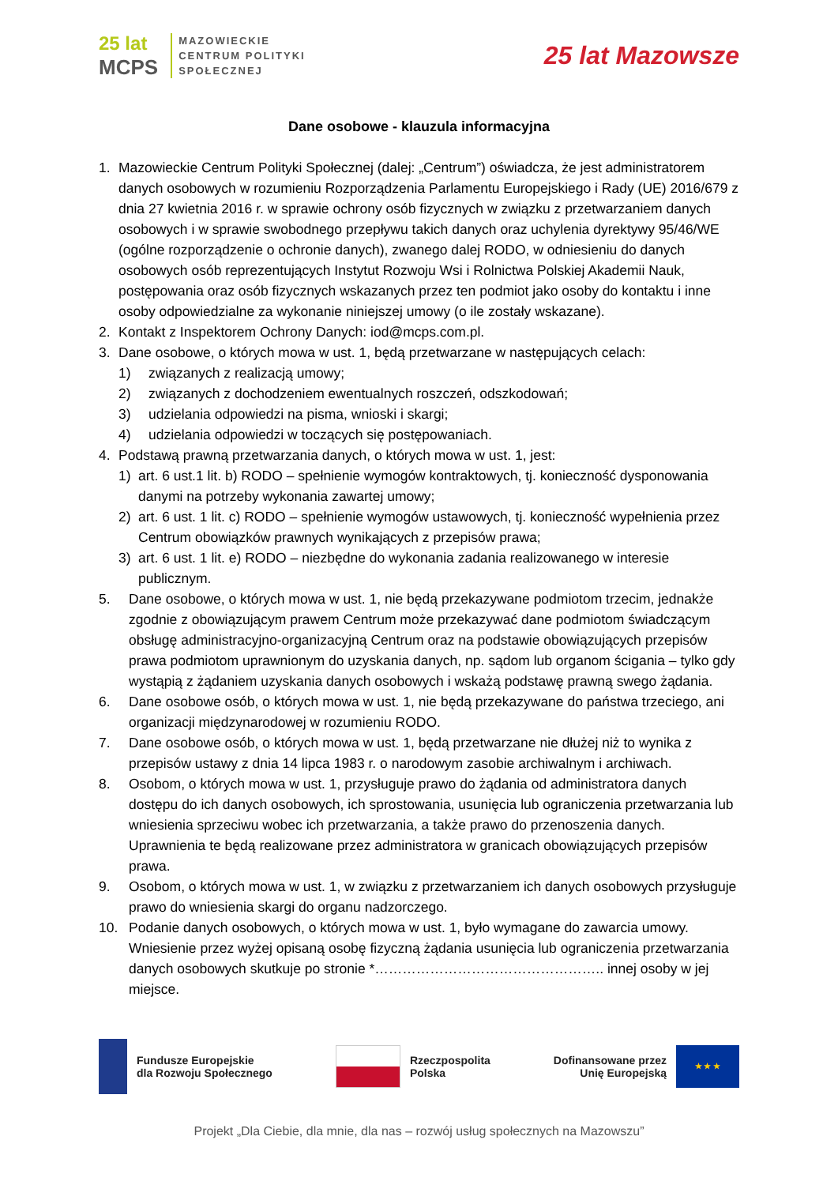25 lat
MCPS
MAZOWIECKIE
CENTRUM POLITYKI
SPOŁECZNEJ
25 lat Mazowsze
Dane osobowe - klauzula informacyjna
1. Mazowieckie Centrum Polityki Społecznej (dalej: „Centrum”) oświadcza, że jest administratorem danych osobowych w rozumieniu Rozporządzenia Parlamentu Europejskiego i Rady (UE) 2016/679 z dnia 27 kwietnia 2016 r. w sprawie ochrony osób fizycznych w związku z przetwarzaniem danych osobowych i w sprawie swobodnego przepływu takich danych oraz uchylenia dyrektywy 95/46/WE (ogólne rozporządzenie o ochronie danych), zwanego dalej RODO, w odniesieniu do danych osobowych osób reprezentujących Instytut Rozwoju Wsi i Rolnictwa Polskiej Akademii Nauk, postępowania oraz osób fizycznych wskazanych przez ten podmiot jako osoby do kontaktu i inne osoby odpowiedzialne za wykonanie niniejszej umowy (o ile zostały wskazane).
2. Kontakt z Inspektorem Ochrony Danych: iod@mcps.com.pl.
3. Dane osobowe, o których mowa w ust. 1, będą przetwarzane w następujących celach:
1) związanych z realizacją umowy;
2) związanych z dochodzeniem ewentualnych roszczeń, odszkodowań;
3) udzielania odpowiedzi na pisma, wnioski i skargi;
4) udzielania odpowiedzi w toczących się postępowaniach.
4. Podstawą prawną przetwarzania danych, o których mowa w ust. 1, jest:
1) art. 6 ust.1 lit. b) RODO – spełnienie wymogów kontraktowych, tj. konieczność dysponowania danymi na potrzeby wykonania zawartej umowy;
2) art. 6 ust. 1 lit. c) RODO – spełnienie wymogów ustawowych, tj. konieczność wypełnienia przez Centrum obowiązków prawnych wynikających z przepisów prawa;
3) art. 6 ust. 1 lit. e) RODO – niezbędne do wykonania zadania realizowanego w interesie publicznym.
5. Dane osobowe, o których mowa w ust. 1, nie będą przekazywane podmiotom trzecim, jednakże zgodnie z obowiązującym prawem Centrum może przekazywać dane podmiotom świadczącym obsługę administracyjno-organizacyjną Centrum oraz na podstawie obowiązujących przepisów prawa podmiotom uprawnionym do uzyskania danych, np. sądom lub organom ścigania – tylko gdy wystąpią z żądaniem uzyskania danych osobowych i wskażą podstawę prawną swego żądania.
6. Dane osobowe osób, o których mowa w ust. 1, nie będą przekazywane do państwa trzeciego, ani organizacji międzynarodowej w rozumieniu RODO.
7. Dane osobowe osób, o których mowa w ust. 1, będą przetwarzane nie dłużej niż to wynika z przepisów ustawy z dnia 14 lipca 1983 r. o narodowym zasobie archiwalnym i archiwach.
8. Osobom, o których mowa w ust. 1, przysługuje prawo do żądania od administratora danych dostępu do ich danych osobowych, ich sprostowania, usunięcia lub ograniczenia przetwarzania lub wniesienia sprzeciwu wobec ich przetwarzania, a także prawo do przenoszenia danych. Uprawnienia te będą realizowane przez administratora w granicach obowiązujących przepisów prawa.
9. Osobom, o których mowa w ust. 1, w związku z przetwarzaniem ich danych osobowych przysługuje prawo do wniesienia skargi do organu nadzorczego.
10. Podanie danych osobowych, o których mowa w ust. 1, było wymagane do zawarcia umowy. Wniesienie przez wyżej opisaną osobę fizyczną żądania usunięcia lub ograniczenia przetwarzania danych osobowych skutkuje po stronie *………………………………………….. innej osoby w jej miejsce.
Fundusze Europejskie
dla Rozwoju Społecznego
Rzeczpospolita
Polska
Dofinansowane przez
Unię Europejską
★ ★ ★
Projekt „Dla Ciebie, dla mnie, dla nas – rozwój usług społecznych na Mazowszu”